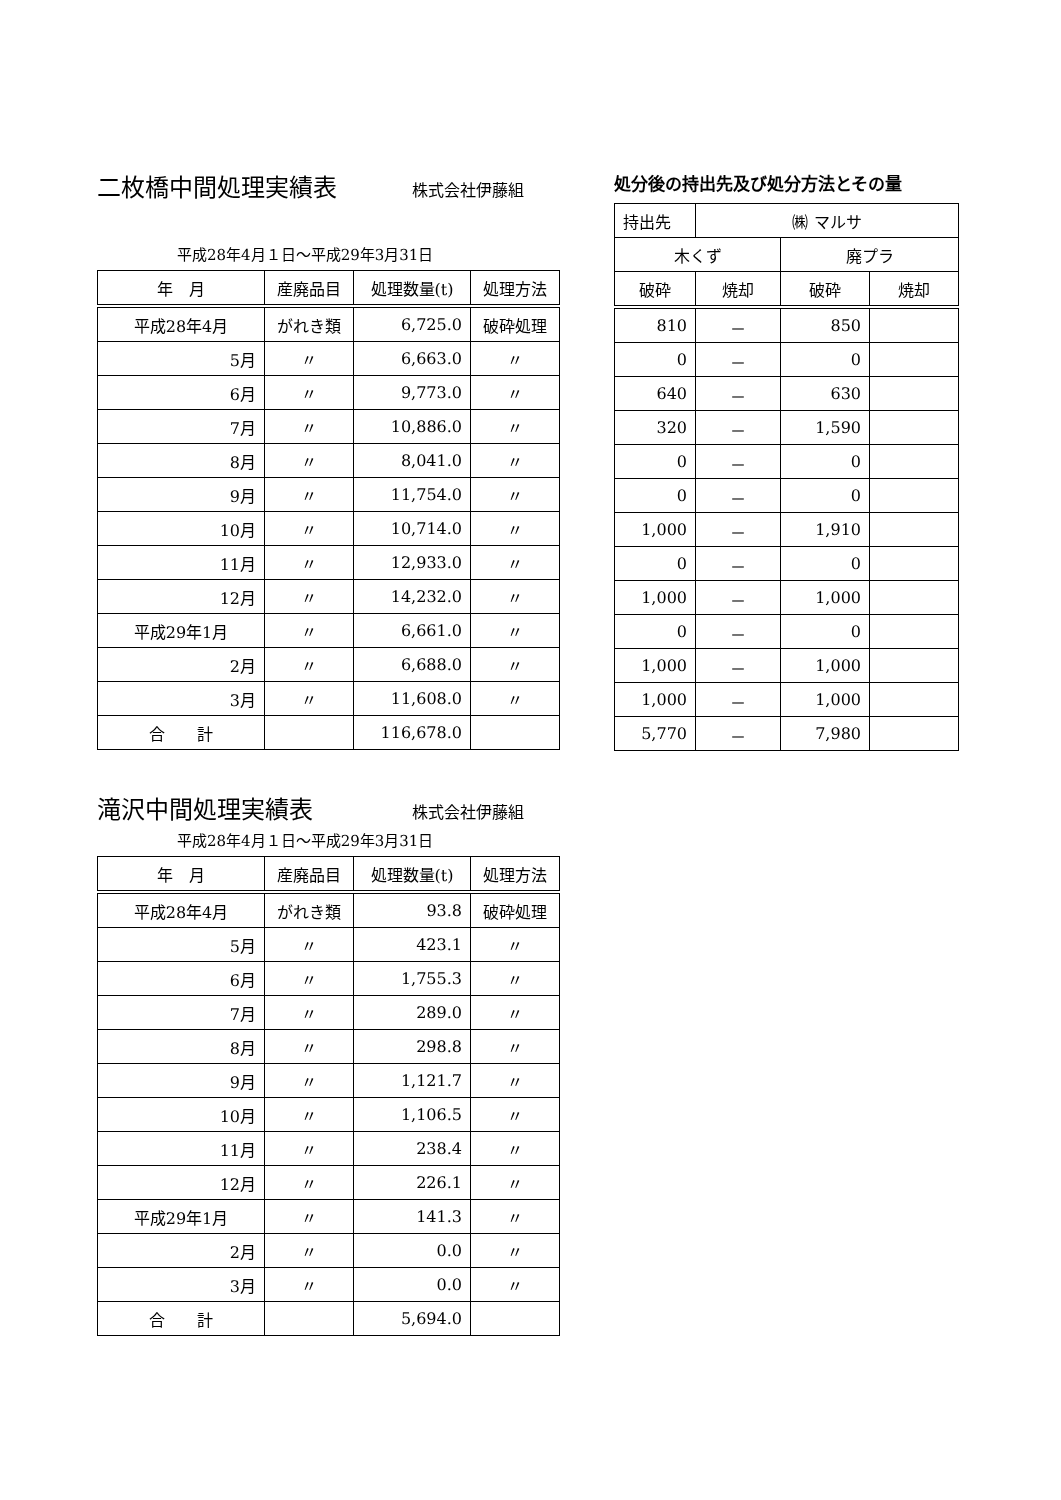二枚橋中間処理実績表
株式会社伊藤組
平成28年4月１日～平成29年3月31日
| 年 月 | 産廃品目 | 処理数量(t) | 処理方法 |
| --- | --- | --- | --- |
| 平成28年4月 | がれき類 | 6,725.0 | 破砕処理 |
| 5月 | 〃 | 6,663.0 | 〃 |
| 6月 | 〃 | 9,773.0 | 〃 |
| 7月 | 〃 | 10,886.0 | 〃 |
| 8月 | 〃 | 8,041.0 | 〃 |
| 9月 | 〃 | 11,754.0 | 〃 |
| 10月 | 〃 | 10,714.0 | 〃 |
| 11月 | 〃 | 12,933.0 | 〃 |
| 12月 | 〃 | 14,232.0 | 〃 |
| 平成29年1月 | 〃 | 6,661.0 | 〃 |
| 2月 | 〃 | 6,688.0 | 〃 |
| 3月 | 〃 | 11,608.0 | 〃 |
| 合 計 | | 116,678.0 | |
滝沢中間処理実績表
株式会社伊藤組
平成28年4月１日～平成29年3月31日
| 年 月 | 産廃品目 | 処理数量(t) | 処理方法 |
| --- | --- | --- | --- |
| 平成28年4月 | がれき類 | 93.8 | 破砕処理 |
| 5月 | 〃 | 423.1 | 〃 |
| 6月 | 〃 | 1,755.3 | 〃 |
| 7月 | 〃 | 289.0 | 〃 |
| 8月 | 〃 | 298.8 | 〃 |
| 9月 | 〃 | 1,121.7 | 〃 |
| 10月 | 〃 | 1,106.5 | 〃 |
| 11月 | 〃 | 238.4 | 〃 |
| 12月 | 〃 | 226.1 | 〃 |
| 平成29年1月 | 〃 | 141.3 | 〃 |
| 2月 | 〃 | 0.0 | 〃 |
| 3月 | 〃 | 0.0 | 〃 |
| 合 計 | | 5,694.0 | |
処分後の持出先及び処分方法とその量
| 持出先 | ㈱ マルサ | | |
| 木くず | | 廃プラ | |
| 破砕 | 焼却 | 破砕 | 焼却 |
| 810 | － | 850 | |
| 0 | － | 0 | |
| 640 | － | 630 | |
| 320 | － | 1,590 | |
| 0 | － | 0 | |
| 0 | － | 0 | |
| 1,000 | － | 1,910 | |
| 0 | － | 0 | |
| 1,000 | － | 1,000 | |
| 0 | － | 0 | |
| 1,000 | － | 1,000 | |
| 1,000 | － | 1,000 | |
| 5,770 | － | 7,980 | |